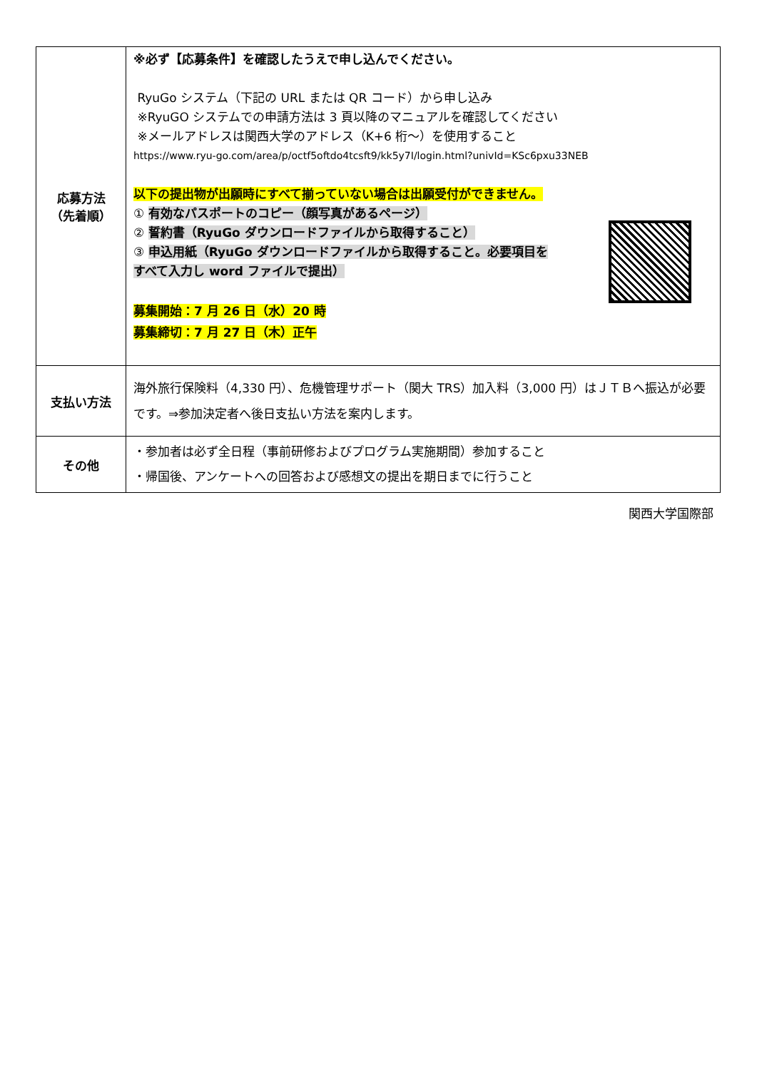| 応募方法 （先着順） | ※必ず【応募条件】を確認したうえで申し込んでください。 RyuGo システム（下記の URL または QR コード）から申し込み ※RyuGO システムでの申請方法は 3 頁以降のマニュアルを確認してください ※メールアドレスは関西大学のアドレス（K+6 桁～）を使用すること https://www.ryu-go.com/area/p/octf5oftdo4tcsft9/kk5y7I/login.html?univId=KSc6pxu33NEB 以下の提出物が出願時にすべて揃っていない場合は出願受付ができません。 ① 有効なパスポートのコピー（顔写真があるページ） ② 誓約書（RyuGo ダウンロードファイルから取得すること） ③ 申込用紙（RyuGo ダウンロードファイルから取得すること。必要項目を すべて入力し word ファイルで提出） 募集開始：7 月 26 日（水）20 時 募集締切：7 月 27 日（木）正午 |
| 支払い方法 | 海外旅行保険料（4,330 円）、危機管理サポート（関大 TRS）加入料（3,000 円）はＪＴＢへ振込が必要です。⇒参加決定者へ後日支払い方法を案内します。 |
| その他 | ・参加者は必ず全日程（事前研修およびプログラム実施期間）参加すること ・帰国後、アンケートへの回答および感想文の提出を期日までに行うこと |
関西大学国際部